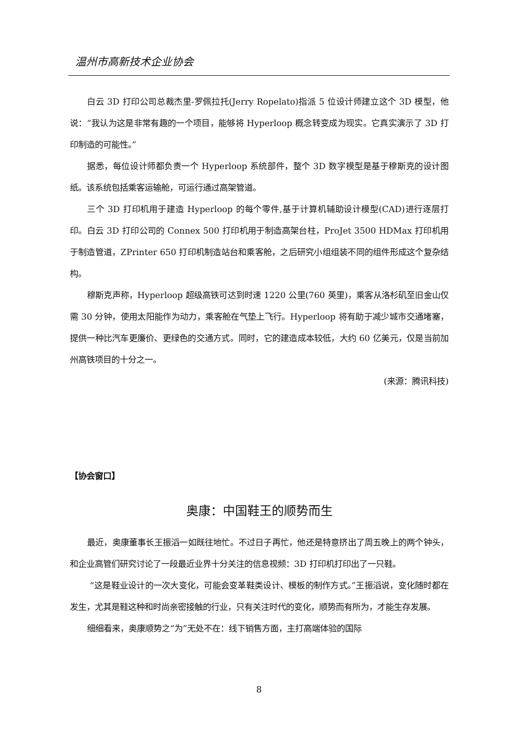温州市高新技术企业协会
白云 3D 打印公司总裁杰里-罗佩拉托(Jerry Ropelato)指派 5 位设计师建立这个 3D 模型，他说：“我认为这是非常有趣的一个项目，能够将 Hyperloop 概念转变成为现实。它真实演示了 3D 打印制造的可能性。”
据悉，每位设计师都负责一个 Hyperloop 系统部件，整个 3D 数字模型是基于穆斯克的设计图纸。该系统包括乘客运输舱，可运行通过高架管道。
三个 3D 打印机用于建造 Hyperloop 的每个零件,基于计算机辅助设计模型(CAD)进行逐层打印。白云 3D 打印公司的 Connex 500 打印机用于制造高架台柱，ProJet 3500 HDMax 打印机用于制造管道，ZPrinter 650 打印机制造站台和乘客舱，之后研究小组组装不同的组件形成这个复杂结构。
穆斯克声称，Hyperloop 超级高铁可达到时速 1220 公里(760 英里)，乘客从洛杉矶至旧金山仅需 30 分钟，使用太阳能作为动力，乘客舱在气垫上飞行。Hyperloop 将有助于减少城市交通堵塞，提供一种比汽车更廉价、更绿色的交通方式。同时，它的建造成本较低，大约 60 亿美元，仅是当前加州高铁项目的十分之一。
(来源：腾讯科技)
【协会窗口】
奥康：中国鞋王的顺势而生
最近，奥康董事长王振滔一如既往地忙。不过日子再忙，他还是特意挤出了周五晚上的两个钟头，和企业高管们研究讨论了一段最近业界十分关注的信息视频：3D 打印机打印出了一只鞋。
“这是鞋业设计的一次大变化，可能会变革鞋类设计、模板的制作方式。”王振滔说，变化随时都在发生，尤其是鞋这种和时尚亲密接触的行业，只有关注时代的变化，顺势而有所为，才能生存发展。
细细看来，奥康顺势之“为”无处不在：线下销售方面，主打高端体验的国际
8